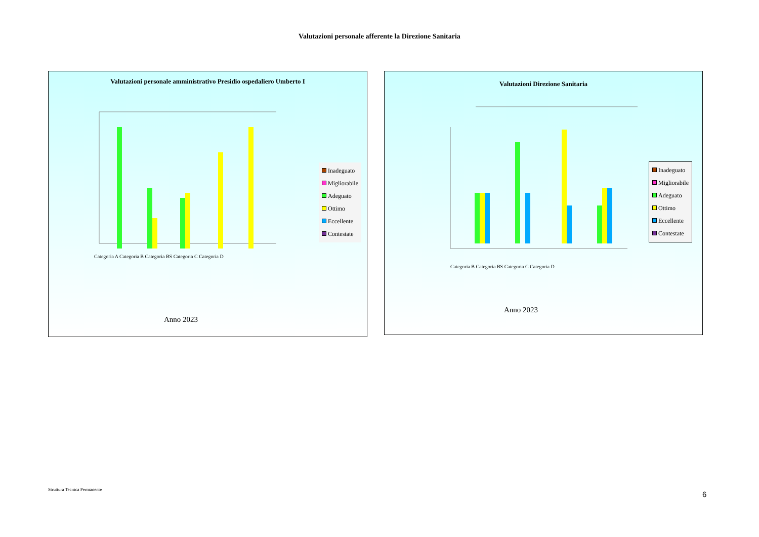Valutazioni personale afferente la Direzione Sanitaria
Valutazioni personale amministrativo Presidio ospedaliero Umberto I
Inadeguato
Migliorabile
Adeguato
Ottimo
Eccellente
Contestate
Categoria A Categoria B Categoria BS Categoria C Categoria D
Anno 2023
Valutazioni Direzione Sanitaria
Inadeguato
Migliorabile
Adeguato
Ottimo
Eccellente
Contestate
Categoria B Categoria BS Categoria C Categoria D
Anno 2023
Struttura Tecnica Permanente
6